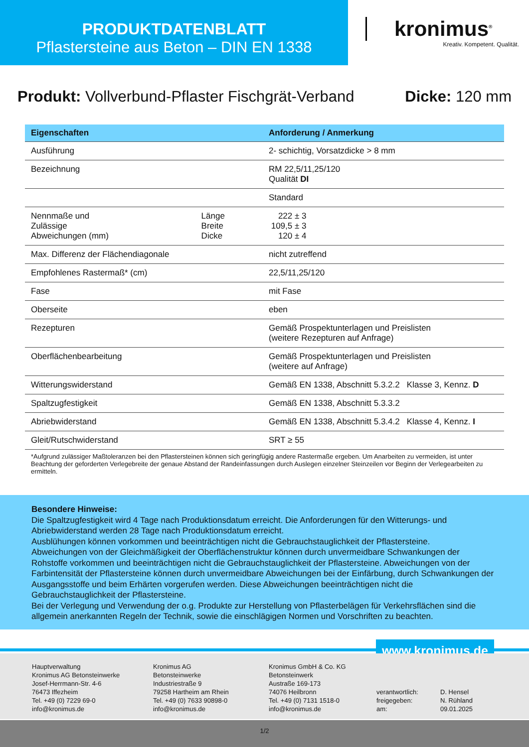PRODUKTDATENBLATT
Pflastersteine aus Beton – DIN EN 1338
kronimus<sup>®</sup>
Kreativ. Kompetent. Qualität.
Produkt: Vollverbund-Pflaster Fischgrät-Verband
Dicke: 120 mm
| Eigenschaften | | Anforderung / Anmerkung |
| --- | --- | --- |
| Ausführung | | 2- schichtig, Vorsatzdicke > 8 mm |
| Bezeichnung | | RM 22,5/11,25/120 Qualität DI |
| | | Standard |
| Nennmaße und Zulässige Abweichungen (mm) | Länge Breite Dicke | 222 ± 3 109,5 ± 3 120 ± 4 |
| Max. Differenz der Flächendiagonale | | nicht zutreffend |
| Empfohlenes Rastermaß* (cm) | | 22,5/11,25/120 |
| Fase | | mit Fase |
| Oberseite | | eben |
| Rezepturen | | Gemäß Prospektunterlagen und Preislisten (weitere Rezepturen auf Anfrage) |
| Oberflächenbearbeitung | | Gemäß Prospektunterlagen und Preislisten (weitere auf Anfrage) |
| Witterungswiderstand | | Gemäß EN 1338, Abschnitt 5.3.2.2 Klasse 3, Kennz. D |
| Spaltzugfestigkeit | | Gemäß EN 1338, Abschnitt 5.3.3.2 |
| Abriebwiderstand | | Gemäß EN 1338, Abschnitt 5.3.4.2 Klasse 4, Kennz. I |
| Gleit/Rutschwiderstand | | SRT ≥ 55 |
*Aufgrund zulässiger Maßtoleranzen bei den Pflastersteinen können sich geringfügig andere Rastermaße ergeben. Um Anarbeiten zu vermeiden, ist unter Beachtung der geforderten Verlegebreite der genaue Abstand der Randeinfassungen durch Auslegen einzelner Steinzeilen vor Beginn der Verlegearbeiten zu ermitteln.
Besondere Hinweise:
Die Spaltzugfestigkeit wird 4 Tage nach Produktionsdatum erreicht. Die Anforderungen für den Witterungs- und Abriebwiderstand werden 28 Tage nach Produktionsdatum erreicht.
Ausblühungen können vorkommen und beeinträchtigen nicht die Gebrauchstauglichkeit der Pflastersteine.
Abweichungen von der Gleichmäßigkeit der Oberflächenstruktur können durch unvermeidbare Schwankungen der Rohstoffe vorkommen und beeinträchtigen nicht die Gebrauchstauglichkeit der Pflastersteine. Abweichungen von der Farbintensität der Pflastersteine können durch unvermeidbare Abweichungen bei der Einfärbung, durch Schwankungen der Ausgangsstoffe und beim Erhärten vorgerufen werden. Diese Abweichungen beeinträchtigen nicht die Gebrauchstauglichkeit der Pflastersteine.
Bei der Verlegung und Verwendung der o.g. Produkte zur Herstellung von Pflasterbelägen für Verkehrsflächen sind die allgemein anerkannten Regeln der Technik, sowie die einschlägigen Normen und Vorschriften zu beachten.
www.kronimus.de
Hauptverwaltung
Kronimus AG Betonsteinwerke
Josef-Herrmann-Str. 4-6
76473 Iffezheim
Tel. +49 (0) 7229 69-0
info@kronimus.de
Kronimus AG
Betonsteinwerke
Industriestraße 9
79258 Hartheim am Rhein
Tel. +49 (0) 7633 90898-0
info@kronimus.de
Kronimus GmbH & Co. KG
Betonsteinwerk
Austraße 169-173
74076 Heilbronn
Tel. +49 (0) 7131 1518-0
info@kronimus.de
verantwortlich:
freigegeben:
am:
D. Hensel
N. Rühland
09.01.2025
1/2